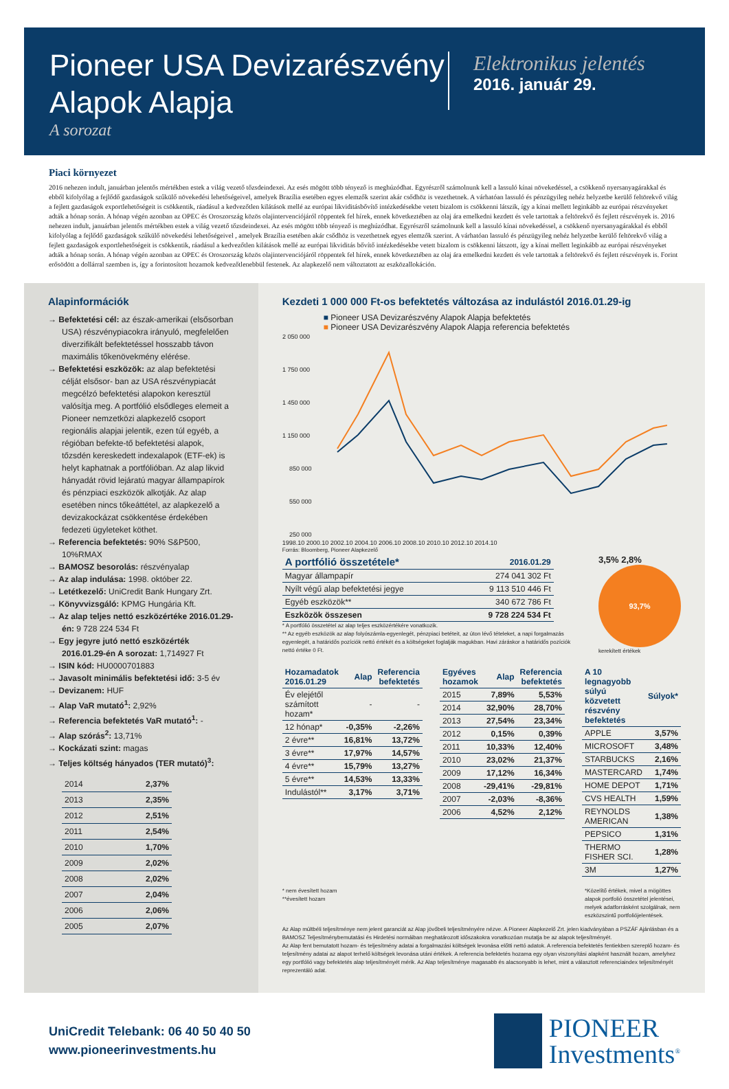Pioneer USA Devizarészvény
Alapok Alapja
A sorozat
Elektronikus jelentés
2016. január 29.
Piaci környezet
2016 nehezen indult, januárban jelentős mértékben estek a világ vezető tőzsdeindexei. Az esés mögött több tényező is meghúzódhat. Egyrészről számolnunk kell a lassuló kínai növekedéssel, a csökkenő nyersanyagárakkal és ebből kifolyólag a fejlődő gazdaságok szűkülő növekedési lehetőségeivel, amelyek Brazília esetében egyes elemzők szerint akár csődhöz is vezethetnek. A várhatóan lassuló és pénzügyileg nehéz helyzetbe kerülő feltörekvő világ a fejlett gazdaságok exportlehetőségeit is csökkentik, ráadásul a kedvezőtlen kilátások mellé az európai likviditásbővítő intézkedésekbe vetett bizalom is csökkenni látszik, így a kínai mellett leginkább az európai részvényeket adták a hónap során. A hónap végén azonban az OPEC és Oroszország közös olajintervenciójáról röppentek fel hírek, ennek következtében az olaj ára emelkedni kezdett és vele tartottak a feltörekvő és fejlett részvények is. 2016 nehezen indult, januárban jelentős mértékben estek a világ vezető tőzsdeindexei. Az esés mögött több tényező is meghúzódhat. Egyrészről számolnunk kell a lassuló kínai növekedéssel, a csökkenő nyersanyagárakkal és ebből kifolyólag a fejlődő gazdaságok szűkülő növekedési lehetőségeivel , amelyek Brazília esetében akár csődhöz is vezethetnek egyes elemzők szerint. A várhatóan lassuló és pénzügyileg nehéz helyzetbe kerülő feltörekvő világ a fejlett gazdaságok exportlehetőségeit is csökkentik, ráadásul a kedvezőtlen kilátások mellé az európai likviditás bővítő intézkedésekbe vetett bizalom is csökkenni látszott, így a kínai mellett leginkább az európai részvényeket adták a hónap során. A hónap végén azonban az OPEC és Oroszország közös olajintervenciójáról röppentek fel hírek, ennek következtében az olaj ára emelkedni kezdett és vele tartottak a feltörekvő és fejlett részvények is. Forint erősödött a dollárral szemben is, így a forintosított hozamok kedvezőtlenebbül festenek. Az alapkezelő nem változtatott az eszközallokáción.
Alapinformációk
→ Befektetési cél: az észak-amerikai (elsősorban USA) részvénypiacokra irányuló, megfelelően diverzifikált befektetéssel hosszabb távon maximális tőkenövekmény elérése.
→ Befektetési eszközök: az alap befektetési célját elsősor- ban az USA részvénypiacát megcélzó befektetési alapokon keresztül valósítja meg. A portfólió elsődleges elemeit a Pioneer nemzetközi alapkezelő csoport regionális alapjai jelentik, ezen túl egyéb, a régióban befekte-tő befektetési alapok, tőzsdén kereskedett indexalapok (ETF-ek) is helyt kaphatnak a portfólióban. Az alap likvid hányadát rövid lejáratú magyar állampapírok és pénzpiaci eszközök alkotják. Az alap esetében nincs tőkeáttétel, az alapkezelő a devizakockázat csökkentése érdekében fedezeti ügyleteket köthet.
→ Referencia befektetés: 90% S&P500, 10%RMAX
→ BAMOSZ besorolás: részvényalap
→ Az alap indulása: 1998. október 22.
→ Letétkezelő: UniCredit Bank Hungary Zrt.
→ Könyvvizsgáló: KPMG Hungária Kft.
→ Az alap teljes nettó eszközértéke 2016.01.29-én: 9 728 224 534 Ft
→ Egy jegyre jutó nettó eszközérték 2016.01.29-én A sorozat: 1,714927 Ft
→ ISIN kód: HU0000701883
→ Javasolt minimális befektetési idő: 3-5 év
→ Devizanem: HUF
→ Alap VaR mutató<sup>1</sup>: 2,92%
→ Referencia befektetés VaR mutató<sup>1</sup>: -
→ Alap szórás<sup>2</sup>: 13,71%
→ Kockázati szint: magas
→ Teljes költség hányados (TER mutató)<sup>3</sup>:
| 2014 | 2,37% |
| 2013 | 2,35% |
| 2012 | 2,51% |
| 2011 | 2,54% |
| 2010 | 1,70% |
| 2009 | 2,02% |
| 2008 | 2,02% |
| 2007 | 2,04% |
| 2006 | 2,06% |
| 2005 | 2,07% |
Kezdeti 1 000 000 Ft-os befektetés változása az indulástól 2016.01.29-ig
■ Pioneer USA Devizarészvény Alapok Alapja befektetés
■ Pioneer USA Devizarészvény Alapok Alapja referencia befektetés
2 050 000
1 750 000
1 450 000
1 150 000
850 000
550 000
250 000
1998.10 2000.10 2002.10 2004.10 2006.10 2008.10 2010.10 2012.10 2014.10
Forrás: Bloomberg, Pioneer Alapkezelő
| A portfólió összetétele* | 2016.01.29 |
| --- | --- |
| Magyar állampapír | 274 041 302 Ft |
| Nyílt végű alap befektetési jegye | 9 113 510 446 Ft |
| Egyéb eszközök** | 340 672 786 Ft |
| Eszközök összesen | 9 728 224 534 Ft |
* A portfólió összetétel az alap teljes eszközértékére vonatkozik.
** Az egyéb eszközök az alap folyószámla-egyenlegét, pénzpiaci betéteit, az úton lévő tételeket, a napi forgalmazás egyenlegét, a határidős pozíciók nettó értékét és a költségeket foglalják magukban. Havi záráskor a határidős pozíciók nettó értéke 0 Ft.
3,5% 2,8%
93,7%
kerekített értékek
| Hozamadatok 2016.01.29 | Alap | Referencia befektetés |
| --- | --- | --- |
| Év elejétől számított hozam* | - | - |
| 12 hónap* | -0,35% | -2,26% |
| 2 évre** | 16,81% | 13,72% |
| 3 évre** | 17,97% | 14,57% |
| 4 évre** | 15,79% | 13,27% |
| 5 évre** | 14,53% | 13,33% |
| Indulástól** | 3,17% | 3,71% |
| Egyéves hozamok | Alap | Referencia befektetés |
| --- | --- | --- |
| 2015 | 7,89% | 5,53% |
| 2014 | 32,90% | 28,70% |
| 2013 | 27,54% | 23,34% |
| 2012 | 0,15% | 0,39% |
| 2011 | 10,33% | 12,40% |
| 2010 | 23,02% | 21,37% |
| 2009 | 17,12% | 16,34% |
| 2008 | -29,41% | -29,81% |
| 2007 | -2,03% | -8,36% |
| 2006 | 4,52% | 2,12% |
| A 10 legnagyobb súlyú közvetett részvény befektetés | Súlyok* |
| --- | --- |
| APPLE | 3,57% |
| MICROSOFT | 3,48% |
| STARBUCKS | 2,16% |
| MASTERCARD | 1,74% |
| HOME DEPOT | 1,71% |
| CVS HEALTH | 1,59% |
| REYNOLDS AMERICAN | 1,38% |
| PEPSICO | 1,31% |
| THERMO FISHER SCI. | 1,28% |
| 3M | 1,27% |
* nem évesített hozam
**évesített hozam
*Közelítő értékek, mivel a mögöttes alapok portfolió összetétel jelentései, melyek adatforrásként szolgálnak, nem eszközszintű portfoliójelentések.
Az Alap múltbéli teljesítménye nem jelent garanciát az Alap jövőbeli teljesítményére nézve. A Pioneer Alapkezelő Zrt. jelen kiadványában a PSZÁF Ajánlásban és a BAMOSZ Teljesítménybemutatási és Hirdetési normáiban meghatározott időszakokra vonatkozóan mutatja be az alapok teljesítményét.
Az Alap fent bemutatott hozam- és teljesítmény adatai a forgalmazási költségek levonása előtti nettó adatok. A referencia befektetés fentiekben szereplő hozam- és teljesítmény adatai az alapot terhelő költségek levonása utáni értékek. A referencia befektetés hozama egy olyan viszonyítási alapként használt hozam, amelyhez egy portfólió vagy befektetés alap teljesítményét mérik. Az Alap teljesítménye magasabb és alacsonyabb is lehet, mint a választott referenciaindex teljesítményét reprezentáló adat.
UniCredit Telebank: 06 40 50 40 50
www.pioneerinvestments.hu
PIONEER
Investments<sup>®</sup>